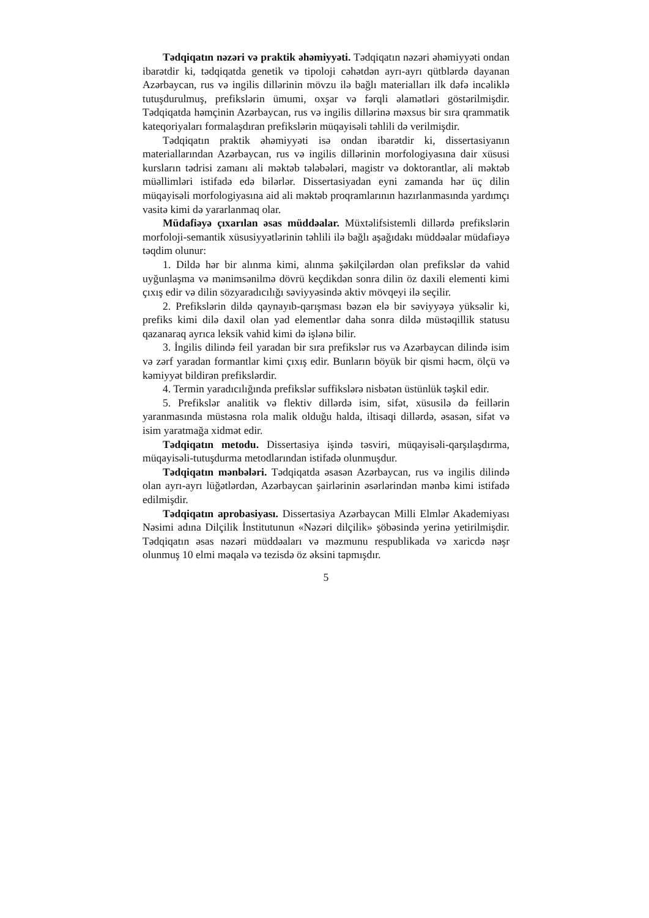Tədqiqatın nəzəri və praktik əhəmiyyəti. Tədqiqatın nəzəri əhəmiyyəti ondan ibarətdir ki, tədqiqatda genetik və tipoloji cəhətdən ayrı-ayrı qütblərdə dayanan Azərbaycan, rus və ingilis dillərinin mövzu ilə bağlı materialları ilk dəfə incəliklə tutuşdurulmuş, prefikslərin ümumi, oxşar və fərqli əlamətləri göstərilmişdir. Tədqiqatda həmçinin Azərbaycan, rus və ingilis dillərinə məxsus bir sıra qrammatik kateqoriyaları formalaşdıran prefikslərin müqayisəli təhlili də verilmişdir.
Tədqiqatın praktik əhəmiyyəti isə ondan ibarətdir ki, dissertasiyanın materiallarından Azərbaycan, rus və ingilis dillərinin morfologiyasına dair xüsusi kursların tədrisi zamanı ali məktəb tələbələri, magistr və doktorantlar, ali məktəb müəllimləri istifadə edə bilərlər. Dissertasiyadan eyni zamanda hər üç dilin müqayisəli morfologiyasına aid ali məktəb proqramlarının hazırlanmasında yardımçı vasitə kimi də yararlanmaq olar.
Müdafiəyə çıxarılan əsas müddəalar. Müxtəlifsistemli dillərdə prefikslərin morfoloji-semantik xüsusiyyətlərinin təhlili ilə bağlı aşağıdakı müddəalar müdafiəyə təqdim olunur:
1. Dildə hər bir alınma kimi, alınma şəkilçilərdən olan prefikslər də vahid uyğunlaşma və mənimsənilmə dövrü keçdikdən sonra dilin öz daxili elementi kimi çıxış edir və dilin sözyaradıcılığı səviyyəsində aktiv mövqeyi ilə seçilir.
2. Prefikslərin dildə qaynayıb-qarışması bəzən elə bir səviyyəyə yüksəlir ki, prefiks kimi dilə daxil olan yad elementlər daha sonra dildə müstəqillik statusu qazanaraq ayrıca leksik vahid kimi də işlənə bilir.
3. İngilis dilində feil yaradan bir sıra prefikslər rus və Azərbaycan dilində isim və zərf yaradan formantlar kimi çıxış edir. Bunların böyük bir qismi həcm, ölçü və kəmiyyət bildirən prefikslərdir.
4. Termin yaradıcılığında prefikslər suffikslərə nisbətən üstünlük təşkil edir.
5. Prefikslər analitik və flektiv dillərdə isim, sifət, xüsusilə də feillərin yaranmasında müstəsna rola malik olduğu halda, iltisaqi dillərdə, əsasən, sifət və isim yaratmağa xidmət edir.
Tədqiqatın metodu. Dissertasiya işində təsviri, müqayisəli-qarşılaşdırma, müqayisəli-tutuşdurma metodlarından istifadə olunmuşdur.
Tədqiqatın mənbələri. Tədqiqatda əsasən Azərbaycan, rus və ingilis dilində olan ayrı-ayrı lüğətlərdən, Azərbaycan şairlərinin əsərlərindən mənbə kimi istifadə edilmişdir.
Tədqiqatın aprobasiyası. Dissertasiya Azərbaycan Milli Elmlər Akademiyası Nəsimi adına Dilçilik İnstitutunun «Nəzəri dilçilik» şöbəsində yerinə yetirilmişdir. Tədqiqatın əsas nəzəri müddəaları və məzmunu respublikada və xaricdə nəşr olunmuş 10 elmi məqalə və tezisdə öz əksini tapmışdır.
5